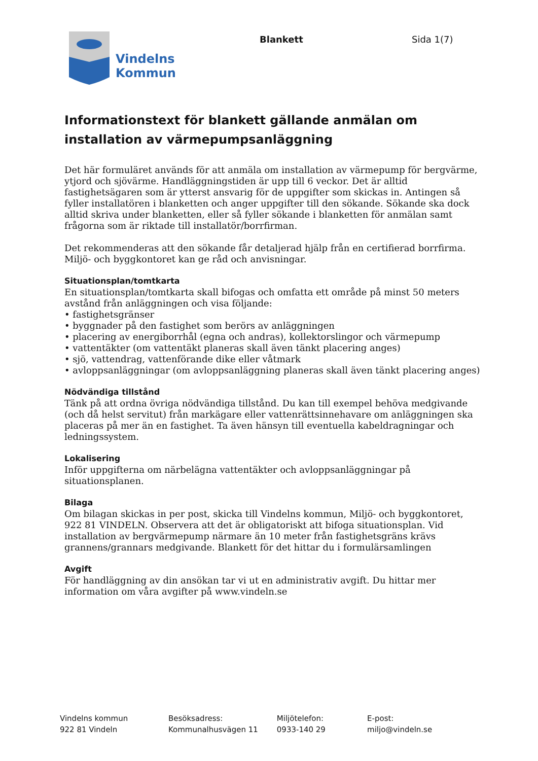Vindelns
Kommun
Blankett Sida 1(7)
Informationstext för blankett gällande anmälan om installation av värmepumpsanläggning
Det här formuläret används för att anmäla om installation av värmepump för bergvärme, ytjord och sjövärme. Handläggningstiden är upp till 6 veckor. Det är alltid fastighetsägaren som är ytterst ansvarig för de uppgifter som skickas in. Antingen så fyller installatören i blanketten och anger uppgifter till den sökande. Sökande ska dock alltid skriva under blanketten, eller så fyller sökande i blanketten för anmälan samt frågorna som är riktade till installatör/borrfirman.
Det rekommenderas att den sökande får detaljerad hjälp från en certifierad borrfirma. Miljö- och byggkontoret kan ge råd och anvisningar.
Situationsplan/tomtkarta
En situationsplan/tomtkarta skall bifogas och omfatta ett område på minst 50 meters avstånd från anläggningen och visa följande:
• fastighetsgränser
• byggnader på den fastighet som berörs av anläggningen
• placering av energiborrhål (egna och andras), kollektorslingor och värmepump
• vattentäkter (om vattentäkt planeras skall även tänkt placering anges)
• sjö, vattendrag, vattenförande dike eller våtmark
• avloppsanläggningar (om avloppsanläggning planeras skall även tänkt placering anges)
Nödvändiga tillstånd
Tänk på att ordna övriga nödvändiga tillstånd. Du kan till exempel behöva medgivande (och då helst servitut) från markägare eller vattenrättsinnehavare om anläggningen ska placeras på mer än en fastighet. Ta även hänsyn till eventuella kabeldragningar och ledningssystem.
Lokalisering
Inför uppgifterna om närbelägna vattentäkter och avloppsanläggningar på situationsplanen.
Bilaga
Om bilagan skickas in per post, skicka till Vindelns kommun, Miljö- och byggkontoret, 922 81 VINDELN. Observera att det är obligatoriskt att bifoga situationsplan. Vid installation av bergvärmepump närmare än 10 meter från fastighetsgräns krävs grannens/grannars medgivande. Blankett för det hittar du i formulärsamlingen
Avgift
För handläggning av din ansökan tar vi ut en administrativ avgift. Du hittar mer information om våra avgifter på www.vindeln.se
Vindelns kommun
922 81 Vindeln
Besöksadress:
Kommunalhusvägen 11
Miljötelefon:
0933-140 29
E-post:
miljo@vindeln.se